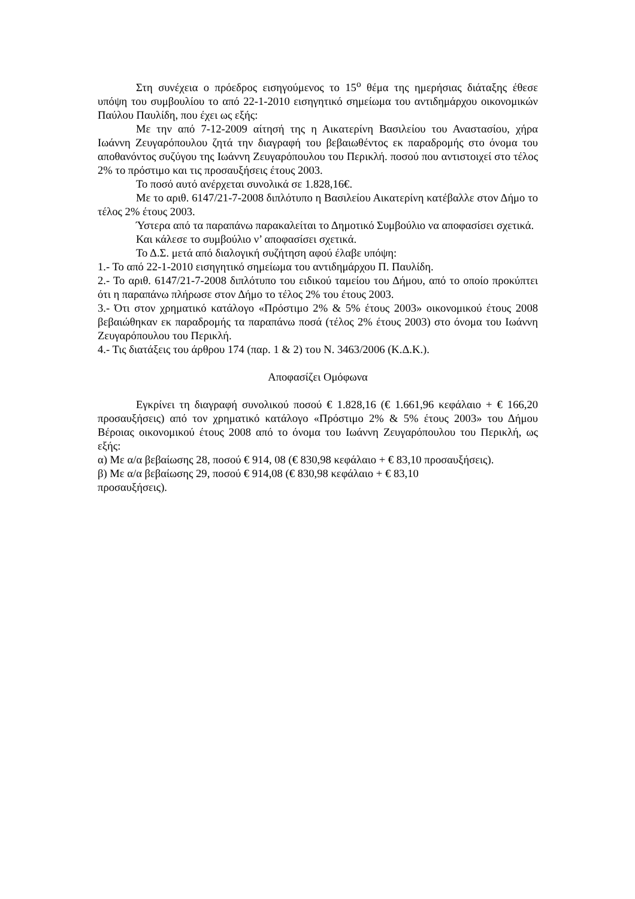Στη συνέχεια ο πρόεδρος εισηγούμενος το 15<sup>ο</sup> θέμα της ημερήσιας διάταξης έθεσε υπόψη του συμβουλίου το από 22-1-2010 εισηγητικό σημείωμα του αντιδημάρχου οικονομικών Παύλου Παυλίδη, που έχει ως εξής:
Με την από 7-12-2009 αίτησή της η Αικατερίνη Βασιλείου του Αναστασίου, χήρα Ιωάννη Ζευγαρόπουλου ζητά την διαγραφή του βεβαιωθέντος εκ παραδρομής στο όνομα του αποθανόντος συζύγου της Ιωάννη Ζευγαρόπουλου του Περικλή. ποσού που αντιστοιχεί στο τέλος 2% το πρόστιμο και τις προσαυξήσεις έτους 2003.
Το ποσό αυτό ανέρχεται συνολικά σε 1.828,16€.
Με το αριθ. 6147/21-7-2008 διπλότυπο η Βασιλείου Αικατερίνη κατέβαλλε στον Δήμο το τέλος 2% έτους 2003.
Ύστερα από τα παραπάνω παρακαλείται το Δημοτικό Συμβούλιο να αποφασίσει σχετικά.
Και κάλεσε το συμβούλιο ν’ αποφασίσει σχετικά.
Το Δ.Σ. μετά από διαλογική συζήτηση αφού έλαβε υπόψη:
1.- Το από 22-1-2010 εισηγητικό σημείωμα του αντιδημάρχου Π. Παυλίδη.
2.- Το αριθ. 6147/21-7-2008 διπλότυπο του ειδικού ταμείου του Δήμου, από το οποίο προκύπτει ότι η παραπάνω πλήρωσε στον Δήμο το τέλος 2% του έτους 2003.
3.- Ότι στον χρηματικό κατάλογο «Πρόστιμο 2% & 5% έτους 2003» οικονομικού έτους 2008 βεβαιώθηκαν εκ παραδρομής τα παραπάνω ποσά (τέλος 2% έτους 2003) στο όνομα του Ιωάννη Ζευγαρόπουλου του Περικλή.
4.- Τις διατάξεις του άρθρου 174 (παρ. 1 & 2) του Ν. 3463/2006 (Κ.Δ.Κ.).
Αποφασίζει Ομόφωνα
Εγκρίνει τη διαγραφή συνολικού ποσού € 1.828,16 (€ 1.661,96 κεφάλαιο + € 166,20 προσαυξήσεις) από τον χρηματικό κατάλογο «Πρόστιμο 2% & 5% έτους 2003» του Δήμου Βέροιας οικονομικού έτους 2008 από το όνομα του Ιωάννη Ζευγαρόπουλου του Περικλή, ως εξής:
α) Με α/α βεβαίωσης 28, ποσού € 914, 08 (€ 830,98 κεφάλαιο + € 83,10 προσαυξήσεις).
β) Με α/α βεβαίωσης 29, ποσού € 914,08 (€ 830,98 κεφάλαιο + € 83,10
προσαυξήσεις).